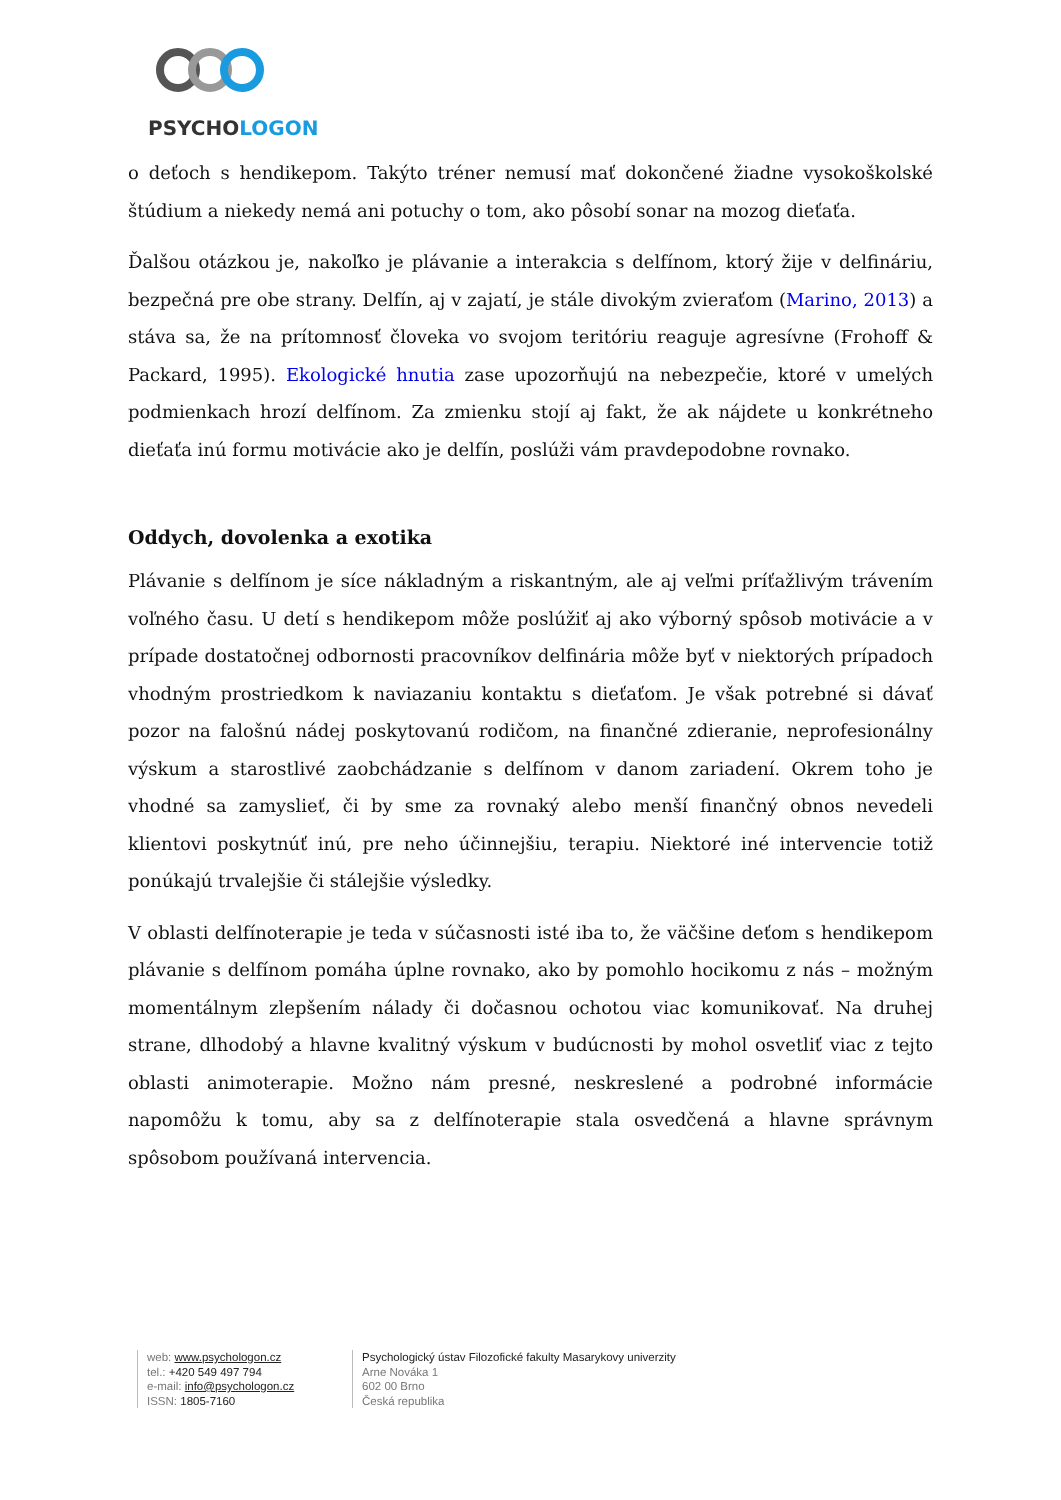PSYCHOLOGON
o deťoch s hendikepom. Takýto tréner nemusí mať dokončené žiadne vysokoškolské štúdium a niekedy nemá ani potuchy o tom, ako pôsobí sonar na mozog dieťaťa.
Ďalšou otázkou je, nakoľko je plávanie a interakcia s delfínom, ktorý žije v delfináriu, bezpečná pre obe strany. Delfín, aj v zajatí, je stále divokým zvieraťom (Marino, 2013) a stáva sa, že na prítomnosť človeka vo svojom teritóriu reaguje agresívne (Frohoff & Packard, 1995). Ekologické hnutia zase upozorňujú na nebezpečie, ktoré v umelých podmienkach hrozí delfínom. Za zmienku stojí aj fakt, že ak nájdete u konkrétneho dieťaťa inú formu motivácie ako je delfín, poslúži vám pravdepodobne rovnako.
Oddych, dovolenka a exotika
Plávanie s delfínom je síce nákladným a riskantným, ale aj veľmi príťažlivým trávením voľného času. U detí s hendikepom môže poslúžiť aj ako výborný spôsob motivácie a v prípade dostatočnej odbornosti pracovníkov delfinária môže byť v niektorých prípadoch vhodným prostriedkom k naviazaniu kontaktu s dieťaťom. Je však potrebné si dávať pozor na falošnú nádej poskytovanú rodičom, na finančné zdieranie, neprofesionálny výskum a starostlivé zaobchádzanie s delfínom v danom zariadení. Okrem toho je vhodné sa zamyslieť, či by sme za rovnaký alebo menší finančný obnos nevedeli klientovi poskytnúť inú, pre neho účinnejšiu, terapiu. Niektoré iné intervencie totiž ponúkajú trvalejšie či stálejšie výsledky.
V oblasti delfínoterapie je teda v súčasnosti isté iba to, že väčšine deťom s hendikepom plávanie s delfínom pomáha úplne rovnako, ako by pomohlo hocikomu z nás – možným momentálnym zlepšením nálady či dočasnou ochotou viac komunikovať. Na druhej strane, dlhodobý a hlavne kvalitný výskum v budúcnosti by mohol osvetliť viac z tejto oblasti animoterapie. Možno nám presné, neskreslené a podrobné informácie napomôžu k tomu, aby sa z delfínoterapie stala osvedčená a hlavne správnym spôsobom používaná intervencia.
web: www.psychologon.cz
tel.: +420 549 497 794
e-mail: info@psychologon.cz
ISSN: 1805-7160
Psychologický ústav Filozofické fakulty Masarykovy univerzity
Arne Nováka 1
602 00 Brno
Česká republika